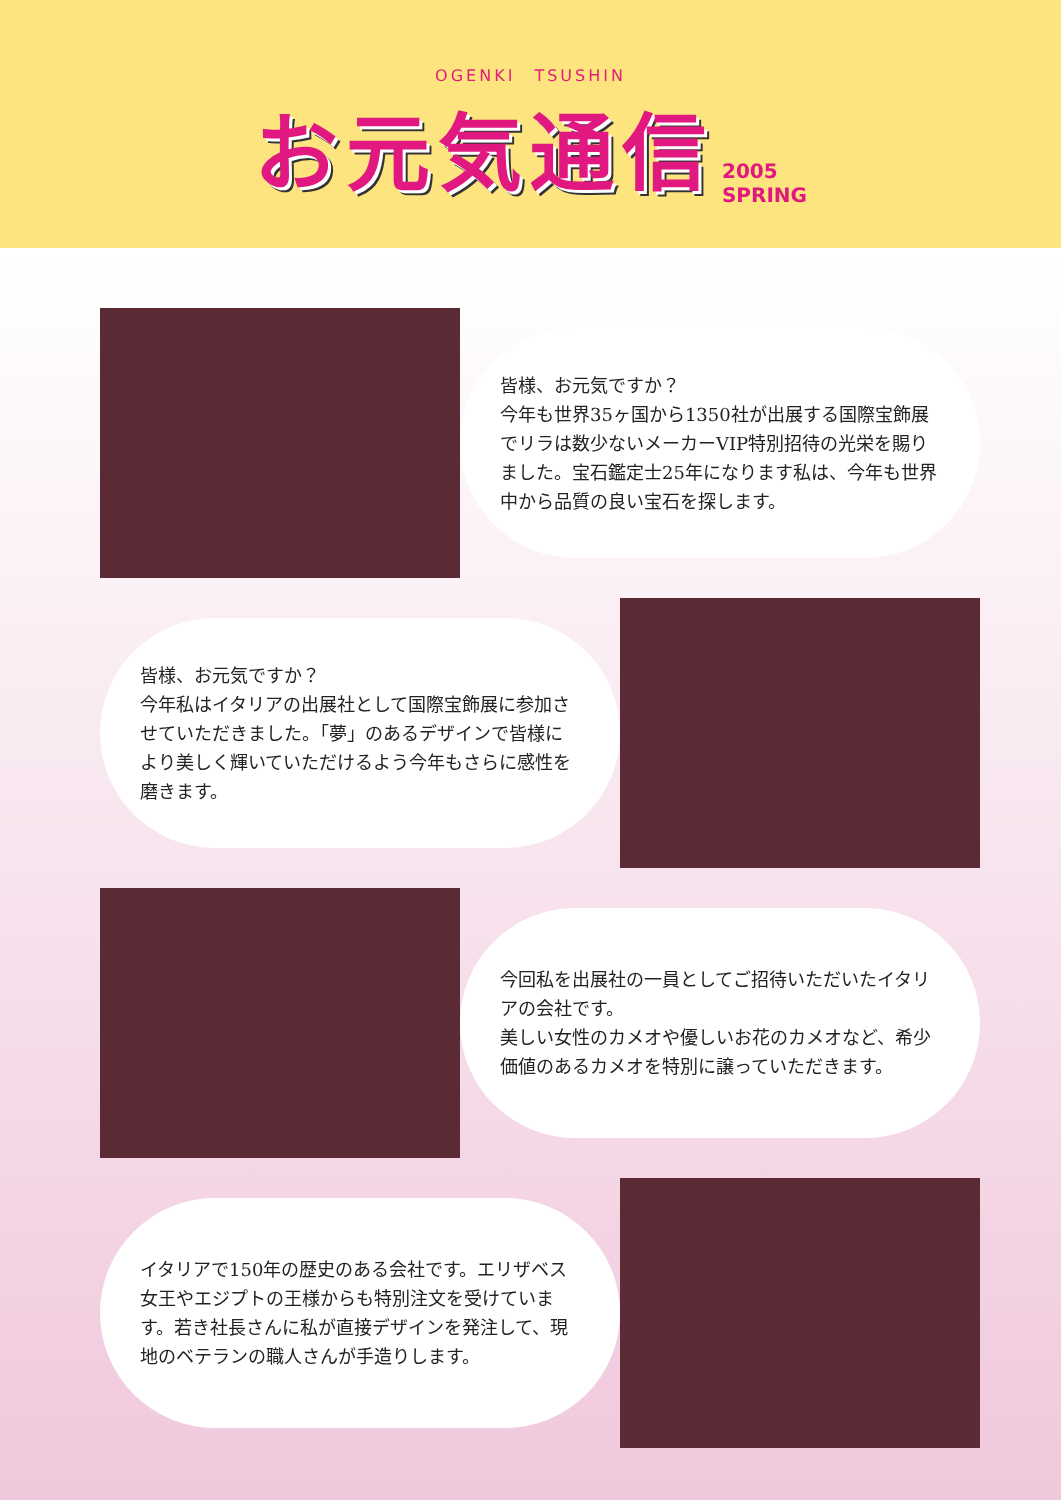OGENKI　TSUSHIN
お元気通信 2005
SPRING
皆様、お元気ですか？
今年も世界35ヶ国から1350社が出展する国際宝飾展でリラは数少ないメーカーVIP特別招待の光栄を賜りました。宝石鑑定士25年になります私は、今年も世界中から品質の良い宝石を探します。
皆様、お元気ですか？
今年私はイタリアの出展社として国際宝飾展に参加させていただきました。「夢」のあるデザインで皆様により美しく輝いていただけるよう今年もさらに感性を磨きます。
今回私を出展社の一員としてご招待いただいたイタリアの会社です。
美しい女性のカメオや優しいお花のカメオなど、希少価値のあるカメオを特別に譲っていただきます。
イタリアで150年の歴史のある会社です。エリザベス女王やエジプトの王様からも特別注文を受けています。若き社長さんに私が直接デザインを発注して、現地のベテランの職人さんが手造りします。